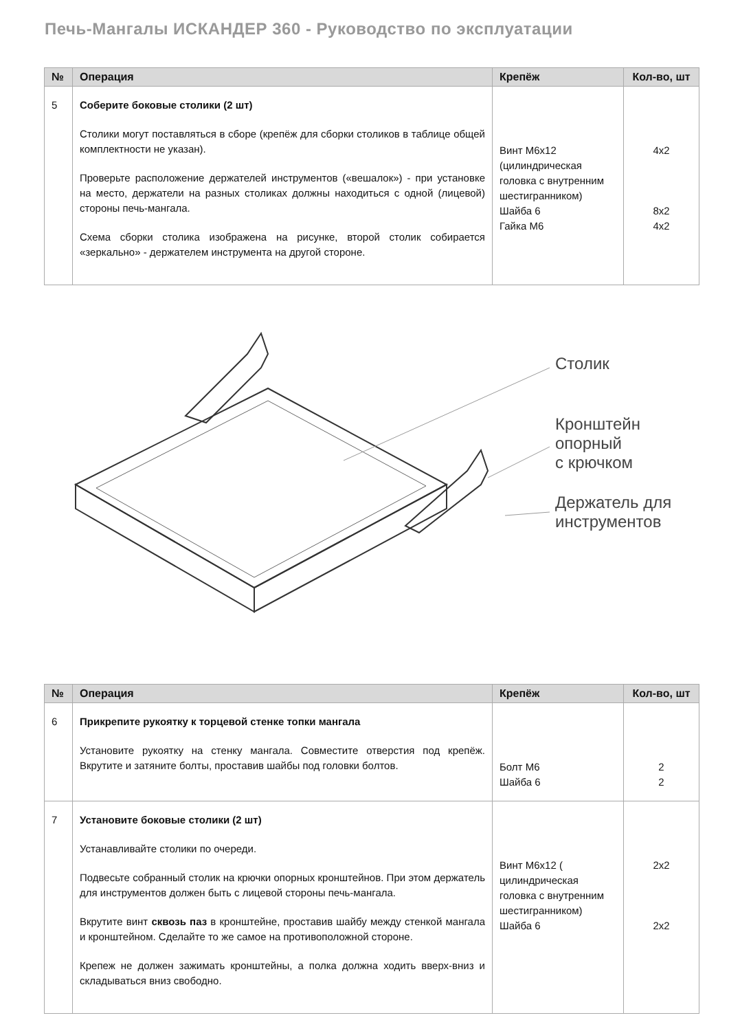Печь-Мангалы ИСКАНДЕР 360 - Руководство по эксплуатации
| № | Операция | Крепёж | Кол-во, шт |
| --- | --- | --- | --- |
| 5 | Соберите боковые столики (2 шт) Столики могут поставляться в сборе (крепёж для сборки столиков в таблице общей комплектности не указан). Проверьте расположение держателей инструментов («вешалок») - при установке на место, держатели на разных столиках должны находиться с одной (лицевой) стороны печь-мангала. Схема сборки столика изображена на рисунке, второй столик собирается «зеркально» - держателем инструмента на другой стороне. | Винт М6х12 (цилиндрическая головка с внутренним шестигранником) Шайба 6 Гайка М6 | 4х2 8х2 4х2 |
Столик
Кронштейн
опорный
с крючком
Держатель для
инструментов
| № | Операция | Крепёж | Кол-во, шт |
| --- | --- | --- | --- |
| 6 | Прикрепите рукоятку к торцевой стенке топки мангала Установите рукоятку на стенку мангала. Совместите отверстия под крепёж. Вкрутите и затяните болты, проставив шайбы под головки болтов. | Болт М6 Шайба 6 | 2 2 |
| 7 | Установите боковые столики (2 шт) Устанавливайте столики по очереди. Подвесьте собранный столик на крючки опорных кронштейнов. При этом держатель для инструментов должен быть с лицевой стороны печь-мангала. Вкрутите винт сквозь паз в кронштейне, проставив шайбу между стенкой мангала и кронштейном. Сделайте то же самое на противоположной стороне. Крепеж не должен зажимать кронштейны, а полка должна ходить вверх-вниз и складываться вниз свободно. | Винт М6х12 ( цилиндрическая головка с внутренним шестигранником) Шайба 6 | 2х2 2х2 |